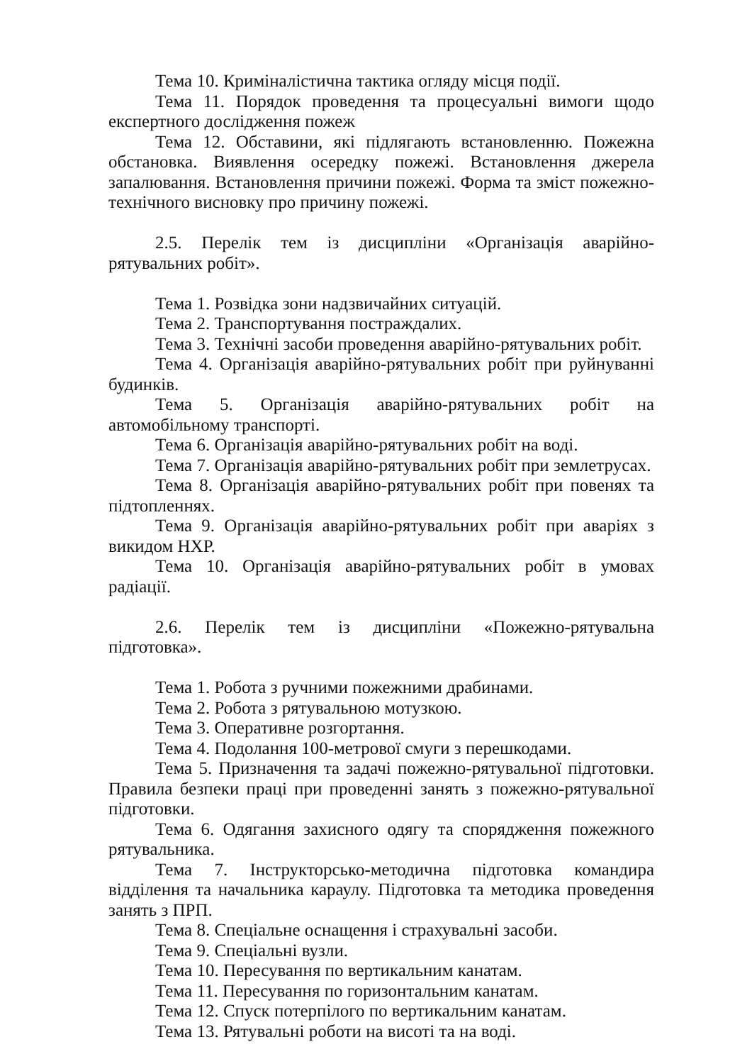Тема 10. Криміналістична тактика огляду місця події.
Тема 11. Порядок проведення та процесуальні вимоги щодо експертного дослідження пожеж
Тема 12. Обставини, які підлягають встановленню. Пожежна обстановка. Виявлення осередку пожежі. Встановлення джерела запалювання. Встановлення причини пожежі. Форма та зміст пожежно-технічного висновку про причину пожежі.
2.5. Перелік тем із дисципліни «Організація аварійно-рятувальних робіт».
Тема 1. Розвідка зони надзвичайних ситуацій.
Тема 2. Транспортування постраждалих.
Тема 3. Технічні засоби проведення аварійно-рятувальних робіт.
Тема 4. Організація аварійно-рятувальних робіт при руйнуванні будинків.
Тема 5. Організація аварійно-рятувальних робіт на автомобільному транспорті.
Тема 6. Організація аварійно-рятувальних робіт на воді.
Тема 7. Організація аварійно-рятувальних робіт при землетрусах.
Тема 8. Організація аварійно-рятувальних робіт при повенях та підтопленнях.
Тема 9. Організація аварійно-рятувальних робіт при аваріях з викидом НХР.
Тема 10. Організація аварійно-рятувальних робіт в умовах радіації.
2.6. Перелік тем із дисципліни «Пожежно-рятувальна підготовка».
Тема 1. Робота з ручними пожежними драбинами.
Тема 2. Робота з рятувальною мотузкою.
Тема 3. Оперативне розгортання.
Тема 4. Подолання 100-метрової смуги з перешкодами.
Тема 5. Призначення та задачі пожежно-рятувальної підготовки. Правила безпеки праці при проведенні занять з пожежно-рятувальної підготовки.
Тема 6. Одягання захисного одягу та спорядження пожежного рятувальника.
Тема 7. Інструкторсько-методична підготовка командира відділення та начальника караулу. Підготовка та методика проведення занять з ПРП.
Тема 8. Спеціальне оснащення і страхувальні засоби.
Тема 9. Спеціальні вузли.
Тема 10. Пересування по вертикальним канатам.
Тема 11. Пересування по горизонтальним канатам.
Тема 12. Спуск потерпілого по вертикальним канатам.
Тема 13. Рятувальні роботи на висоті та на воді.